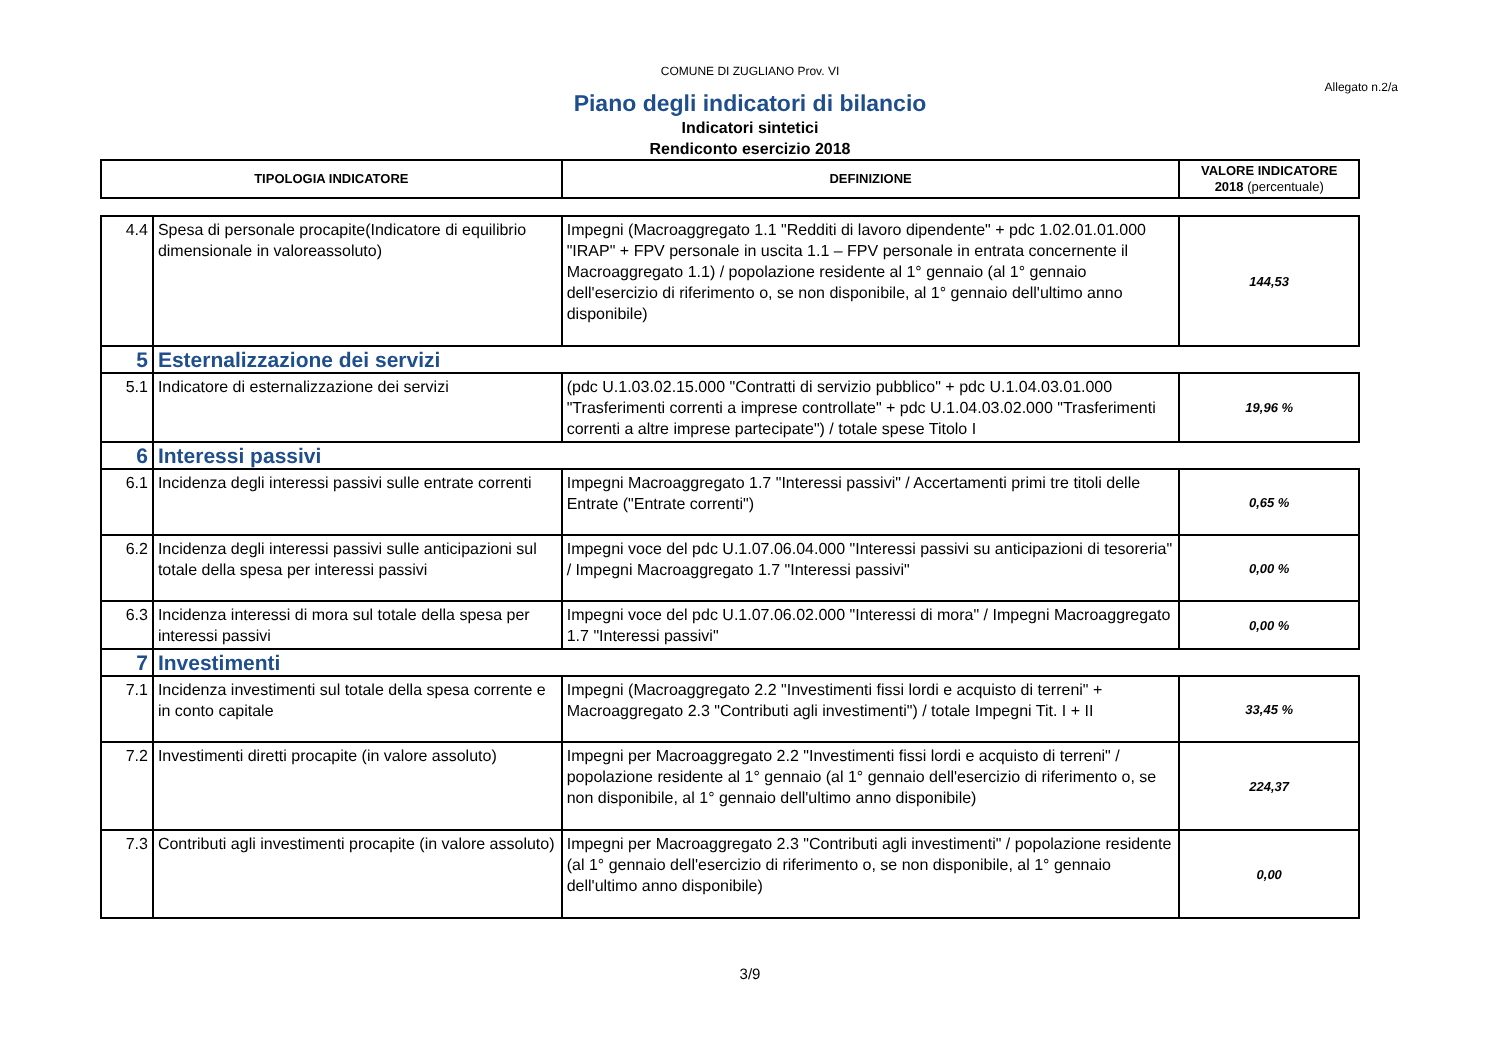COMUNE DI ZUGLIANO Prov. VI
Allegato n.2/a
Piano degli indicatori di bilancio
Indicatori sintetici
Rendiconto esercizio 2018
| TIPOLOGIA INDICATORE | | DEFINIZIONE | VALORE INDICATORE 2018 (percentuale) |
| --- | --- | --- | --- |
| 4.4 | Spesa di personale procapite(Indicatore di equilibrio dimensionale in valoreassoluto) | Impegni (Macroaggregato 1.1 "Redditi di lavoro dipendente" + pdc 1.02.01.01.000 "IRAP" + FPV personale in uscita 1.1 – FPV personale in entrata concernente il Macroaggregato 1.1) / popolazione residente al 1° gennaio (al 1° gennaio dell'esercizio di riferimento o, se non disponibile, al 1° gennaio dell'ultimo anno disponibile) | 144,53 |
| 5 | Esternalizzazione dei servizi | | |
| 5.1 | Indicatore di esternalizzazione dei servizi | (pdc U.1.03.02.15.000 "Contratti di servizio pubblico" + pdc U.1.04.03.01.000 "Trasferimenti correnti a imprese controllate" + pdc U.1.04.03.02.000 "Trasferimenti correnti a altre imprese partecipate") / totale spese Titolo I | 19,96 % |
| 6 | Interessi passivi | | |
| 6.1 | Incidenza degli interessi passivi sulle entrate correnti | Impegni Macroaggregato 1.7 "Interessi passivi" / Accertamenti primi tre titoli delle Entrate ("Entrate correnti") | 0,65 % |
| 6.2 | Incidenza degli interessi passivi sulle anticipazioni sul totale della spesa per interessi passivi | Impegni voce del pdc U.1.07.06.04.000 "Interessi passivi su anticipazioni di tesoreria" / Impegni Macroaggregato 1.7 "Interessi passivi" | 0,00 % |
| 6.3 | Incidenza interessi di mora sul totale della spesa per interessi passivi | Impegni voce del pdc U.1.07.06.02.000 "Interessi di mora" / Impegni Macroaggregato 1.7 "Interessi passivi" | 0,00 % |
| 7 | Investimenti | | |
| 7.1 | Incidenza investimenti sul totale della spesa corrente e in conto capitale | Impegni (Macroaggregato 2.2 "Investimenti fissi lordi e acquisto di terreni" + Macroaggregato 2.3 "Contributi agli investimenti") / totale Impegni Tit. I + II | 33,45 % |
| 7.2 | Investimenti diretti procapite (in valore assoluto) | Impegni per Macroaggregato 2.2 "Investimenti fissi lordi e acquisto di terreni" / popolazione residente al 1° gennaio (al 1° gennaio dell'esercizio di riferimento o, se non disponibile, al 1° gennaio dell'ultimo anno disponibile) | 224,37 |
| 7.3 | Contributi agli investimenti procapite (in valore assoluto) | Impegni per Macroaggregato 2.3 "Contributi agli investimenti" / popolazione residente (al 1° gennaio dell'esercizio di riferimento o, se non disponibile, al 1° gennaio dell'ultimo anno disponibile) | 0,00 |
3/9